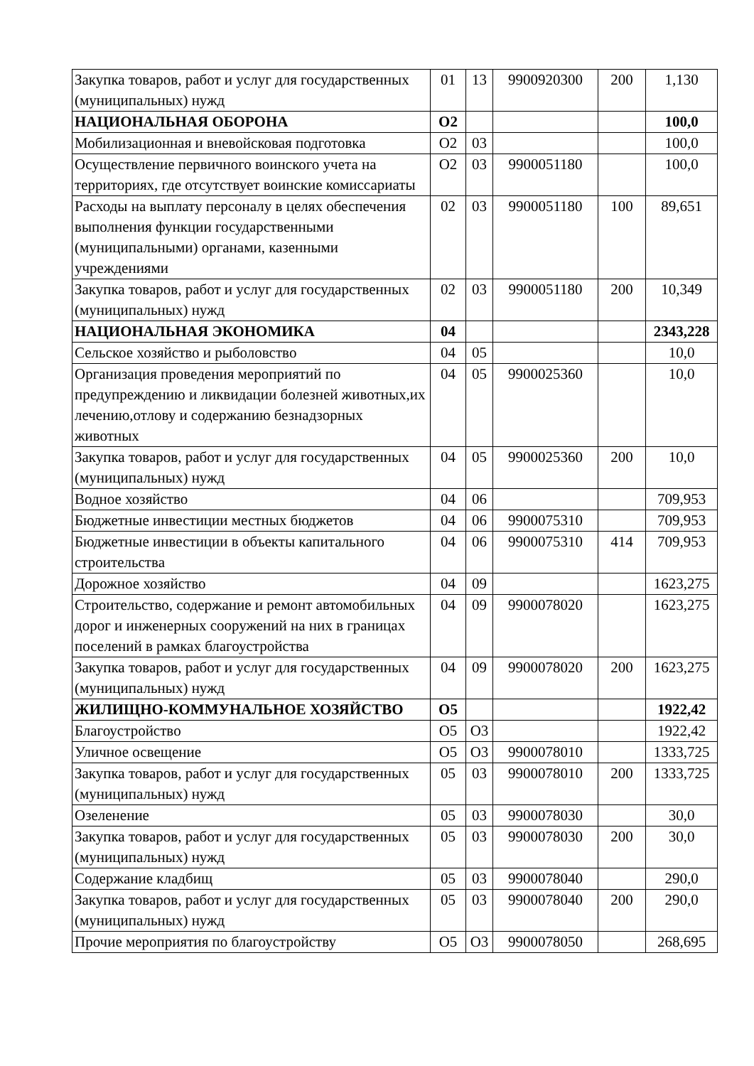| Закупка товаров, работ и услуг для государственных (муниципальных) нужд | 01 | 13 | 9900920300 | 200 | 1,130 |
| НАЦИОНАЛЬНАЯ ОБОРОНА | О2 | | | | 100,0 |
| Мобилизационная и вневойсковая подготовка | О2 | 03 | | | 100,0 |
| Осуществление первичного воинского учета на территориях, где отсутствует воинские комиссариаты | О2 | 03 | 9900051180 | | 100,0 |
| Расходы на выплату персоналу в целях обеспечения выполнения функции государственными (муниципальными) органами, казенными учреждениями | 02 | 03 | 9900051180 | 100 | 89,651 |
| Закупка товаров, работ и услуг для государственных (муниципальных) нужд | 02 | 03 | 9900051180 | 200 | 10,349 |
| НАЦИОНАЛЬНАЯ ЭКОНОМИКА | 04 | | | | 2343,228 |
| Сельское хозяйство и рыболовство | 04 | 05 | | | 10,0 |
| Организация проведения мероприятий по предупреждению и ликвидации болезней животных,их лечению,отлову и содержанию безнадзорных животных | 04 | 05 | 9900025360 | | 10,0 |
| Закупка товаров, работ и услуг для государственных (муниципальных) нужд | 04 | 05 | 9900025360 | 200 | 10,0 |
| Водное хозяйство | 04 | 06 | | | 709,953 |
| Бюджетные инвестиции местных бюджетов | 04 | 06 | 9900075310 | | 709,953 |
| Бюджетные инвестиции в объекты капитального строительства | 04 | 06 | 9900075310 | 414 | 709,953 |
| Дорожное хозяйство | 04 | 09 | | | 1623,275 |
| Строительство, содержание и ремонт автомобильных дорог и инженерных сооружений на них в границах поселений в рамках благоустройства | 04 | 09 | 9900078020 | | 1623,275 |
| Закупка товаров, работ и услуг для государственных (муниципальных) нужд | 04 | 09 | 9900078020 | 200 | 1623,275 |
| ЖИЛИЩНО-КОММУНАЛЬНОЕ ХОЗЯЙСТВО | О5 | | | | 1922,42 |
| Благоустройство | О5 | О3 | | | 1922,42 |
| Уличное освещение | О5 | О3 | 9900078010 | | 1333,725 |
| Закупка товаров, работ и услуг для государственных (муниципальных) нужд | 05 | 03 | 9900078010 | 200 | 1333,725 |
| Озеленение | 05 | 03 | 9900078030 | | 30,0 |
| Закупка товаров, работ и услуг для государственных (муниципальных) нужд | 05 | 03 | 9900078030 | 200 | 30,0 |
| Содержание кладбищ | 05 | 03 | 9900078040 | | 290,0 |
| Закупка товаров, работ и услуг для государственных (муниципальных) нужд | 05 | 03 | 9900078040 | 200 | 290,0 |
| Прочие мероприятия по благоустройству | О5 | О3 | 9900078050 | | 268,695 |